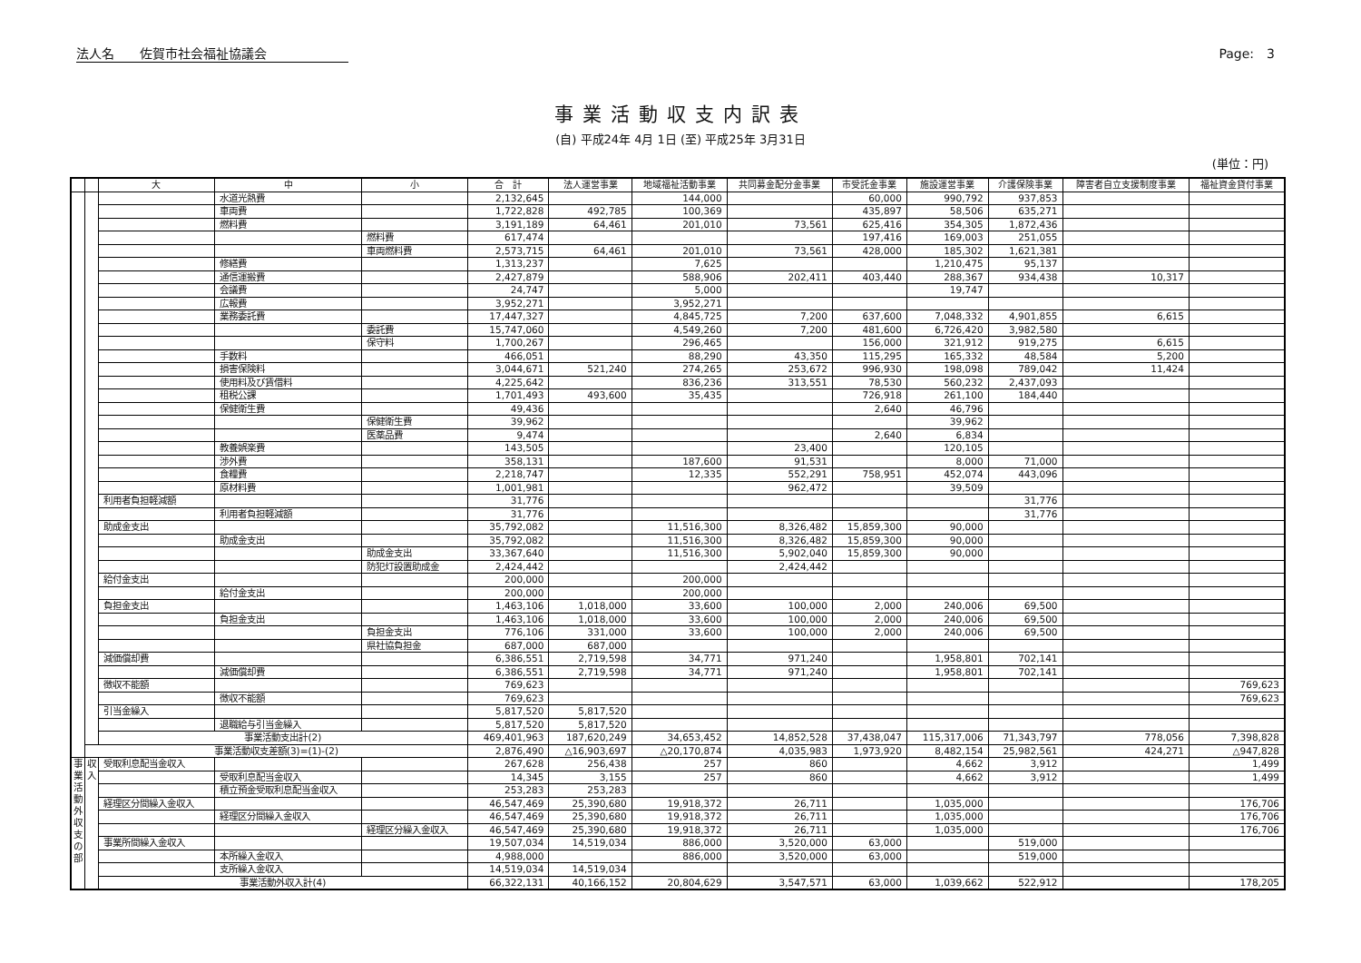法人名　　佐賀市社会福祉協議会 Page:　3
事業活動収支内訳表
(自) 平成24年 4月 1日 (至) 平成25年 3月31日
(単位：円)
| | | 大 | 中 | 小 | 合 計 | 法人運営事業 | 地域福祉活動事業 | 共同募金配分金事業 | 市受託金事業 | 施設運営事業 | 介護保険事業 | 障害者自立支援制度事業 | 福祉資金貸付事業 |
| --- | --- | --- | --- | --- | --- | --- | --- | --- | --- | --- | --- | --- | --- |
| | | | 水道光熱費 | | 2,132,645 | | 144,000 | | 60,000 | 990,792 | 937,853 | | |
| | | | 車両費 | | 1,722,828 | 492,785 | 100,369 | | 435,897 | 58,506 | 635,271 | | |
| | | | 燃料費 | | 3,191,189 | 64,461 | 201,010 | 73,561 | 625,416 | 354,305 | 1,872,436 | | |
| | | | | 燃料費 | 617,474 | | | | 197,416 | 169,003 | 251,055 | | |
| | | | | 車両燃料費 | 2,573,715 | 64,461 | 201,010 | 73,561 | 428,000 | 185,302 | 1,621,381 | | |
| | | | 修繕費 | | 1,313,237 | | 7,625 | | | 1,210,475 | 95,137 | | |
| | | | 通信運搬費 | | 2,427,879 | | 588,906 | 202,411 | 403,440 | 288,367 | 934,438 | 10,317 | |
| | | | 会議費 | | 24,747 | | 5,000 | | | 19,747 | | | |
| | | | 広報費 | | 3,952,271 | | 3,952,271 | | | | | | |
| | | | 業務委託費 | | 17,447,327 | | 4,845,725 | 7,200 | 637,600 | 7,048,332 | 4,901,855 | 6,615 | |
| | | | | 委託費 | 15,747,060 | | 4,549,260 | 7,200 | 481,600 | 6,726,420 | 3,982,580 | | |
| | | | | 保守料 | 1,700,267 | | 296,465 | | 156,000 | 321,912 | 919,275 | 6,615 | |
| | | | 手数料 | | 466,051 | | 88,290 | 43,350 | 115,295 | 165,332 | 48,584 | 5,200 | |
| | | | 損害保険料 | | 3,044,671 | 521,240 | 274,265 | 253,672 | 996,930 | 198,098 | 789,042 | 11,424 | |
| | | | 使用料及び賃借料 | | 4,225,642 | | 836,236 | 313,551 | 78,530 | 560,232 | 2,437,093 | | |
| | | | 租税公課 | | 1,701,493 | 493,600 | 35,435 | | 726,918 | 261,100 | 184,440 | | |
| | | | 保健衛生費 | | 49,436 | | | | 2,640 | 46,796 | | | |
| | | | | 保健衛生費 | 39,962 | | | | | 39,962 | | | |
| | | | | 医薬品費 | 9,474 | | | | 2,640 | 6,834 | | | |
| | | | 教養娯楽費 | | 143,505 | | | 23,400 | | 120,105 | | | |
| | | | 渉外費 | | 358,131 | | 187,600 | 91,531 | | 8,000 | 71,000 | | |
| | | | 食糧費 | | 2,218,747 | | 12,335 | 552,291 | 758,951 | 452,074 | 443,096 | | |
| | | | 原材料費 | | 1,001,981 | | | 962,472 | | 39,509 | | | |
| | | 利用者負担軽減額 | | | 31,776 | | | | | | 31,776 | | |
| | | | 利用者負担軽減額 | | 31,776 | | | | | | 31,776 | | |
| | | 助成金支出 | | | 35,792,082 | | 11,516,300 | 8,326,482 | 15,859,300 | 90,000 | | | |
| | | | 助成金支出 | | 35,792,082 | | 11,516,300 | 8,326,482 | 15,859,300 | 90,000 | | | |
| | | | | 助成金支出 | 33,367,640 | | 11,516,300 | 5,902,040 | 15,859,300 | 90,000 | | | |
| | | | | 防犯灯設置助成金 | 2,424,442 | | | 2,424,442 | | | | | |
| | | 給付金支出 | | | 200,000 | | 200,000 | | | | | | |
| | | | 給付金支出 | | 200,000 | | 200,000 | | | | | | |
| | | 負担金支出 | | | 1,463,106 | 1,018,000 | 33,600 | 100,000 | 2,000 | 240,006 | 69,500 | | |
| | | | 負担金支出 | | 1,463,106 | 1,018,000 | 33,600 | 100,000 | 2,000 | 240,006 | 69,500 | | |
| | | | | 負担金支出 | 776,106 | 331,000 | 33,600 | 100,000 | 2,000 | 240,006 | 69,500 | | |
| | | | | 県社協負担金 | 687,000 | 687,000 | | | | | | | |
| | | 減価償却費 | | | 6,386,551 | 2,719,598 | 34,771 | 971,240 | | 1,958,801 | 702,141 | | |
| | | | 減価償却費 | | 6,386,551 | 2,719,598 | 34,771 | 971,240 | | 1,958,801 | 702,141 | | |
| | | 徴収不能額 | | | 769,623 | | | | | | | | 769,623 |
| | | | 徴収不能額 | | 769,623 | | | | | | | | 769,623 |
| | | 引当金繰入 | | | 5,817,520 | 5,817,520 | | | | | | | |
| | | | 退職給与引当金繰入 | | 5,817,520 | 5,817,520 | | | | | | | |
| | | 事業活動支出計(2) | | | 469,401,963 | 187,620,249 | 34,653,452 | 14,852,528 | 37,438,047 | 115,317,006 | 71,343,797 | 778,056 | 7,398,828 |
| | 事業活動収支差額(3)=(1)-(2) | | | | 2,876,490 | △16,903,697 | △20,170,874 | 4,035,983 | 1,973,920 | 8,482,154 | 25,982,561 | 424,271 | △947,828 |
| 事 業 活 動 外 収 支 の 部 | 収 入 | 受取利息配当金収入 | | | 267,628 | 256,438 | 257 | 860 | | 4,662 | 3,912 | | 1,499 |
| | | | 受取利息配当金収入 | | 14,345 | 3,155 | 257 | 860 | | 4,662 | 3,912 | | 1,499 |
| | | | 積立預金受取利息配当金収入 | | 253,283 | 253,283 | | | | | | | |
| | | 経理区分間繰入金収入 | | | 46,547,469 | 25,390,680 | 19,918,372 | 26,711 | | 1,035,000 | | | 176,706 |
| | | | 経理区分間繰入金収入 | | 46,547,469 | 25,390,680 | 19,918,372 | 26,711 | | 1,035,000 | | | 176,706 |
| | | | | 経理区分繰入金収入 | 46,547,469 | 25,390,680 | 19,918,372 | 26,711 | | 1,035,000 | | | 176,706 |
| | | 事業所間繰入金収入 | | | 19,507,034 | 14,519,034 | 886,000 | 3,520,000 | 63,000 | | 519,000 | | |
| | | | 本所繰入金収入 | | 4,988,000 | | 886,000 | 3,520,000 | 63,000 | | 519,000 | | |
| | | | 支所繰入金収入 | | 14,519,034 | 14,519,034 | | | | | | | |
| | | 事業活動外収入計(4) | | | 66,322,131 | 40,166,152 | 20,804,629 | 3,547,571 | 63,000 | 1,039,662 | 522,912 | | 178,205 |